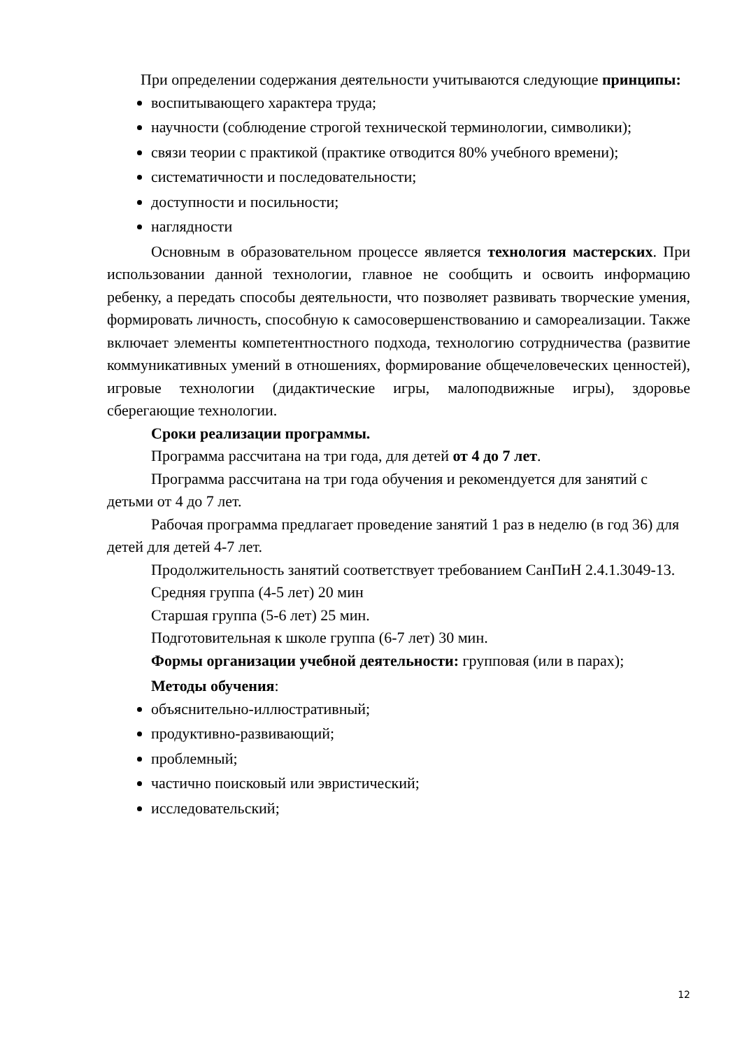При определении содержания деятельности учитываются следующие принципы:
воспитывающего характера труда;
научности (соблюдение строгой технической терминологии, символики);
связи теории с практикой (практике отводится 80% учебного времени);
систематичности и последовательности;
доступности и посильности;
наглядности
Основным в образовательном процессе является технология мастерских. При использовании данной технологии, главное не сообщить и освоить информацию ребенку, а передать способы деятельности, что позволяет развивать творческие умения, формировать личность, способную к самосовершенствованию и самореализации. Также включает элементы компетентностного подхода, технологию сотрудничества (развитие коммуникативных умений в отношениях, формирование общечеловеческих ценностей), игровые технологии (дидактические игры, малоподвижные игры), здоровье сберегающие технологии.
Сроки реализации программы.
Программа рассчитана на три года, для детей от 4 до 7 лет.
Программа рассчитана на три года обучения и рекомендуется для занятий с детьми от 4 до 7 лет.
Рабочая программа предлагает проведение занятий 1 раз в неделю (в год 36) для детей для детей 4-7 лет.
Продолжительность занятий соответствует требованием СанПиН 2.4.1.3049-13.
Средняя группа (4-5 лет) 20 мин
Старшая группа (5-6 лет) 25 мин.
Подготовительная к школе группа (6-7 лет) 30 мин.
Формы организации учебной деятельности: групповая (или в парах);
Методы обучения:
объяснительно-иллюстративный;
продуктивно-развивающий;
проблемный;
частично поисковый или эвристический;
исследовательский;
12